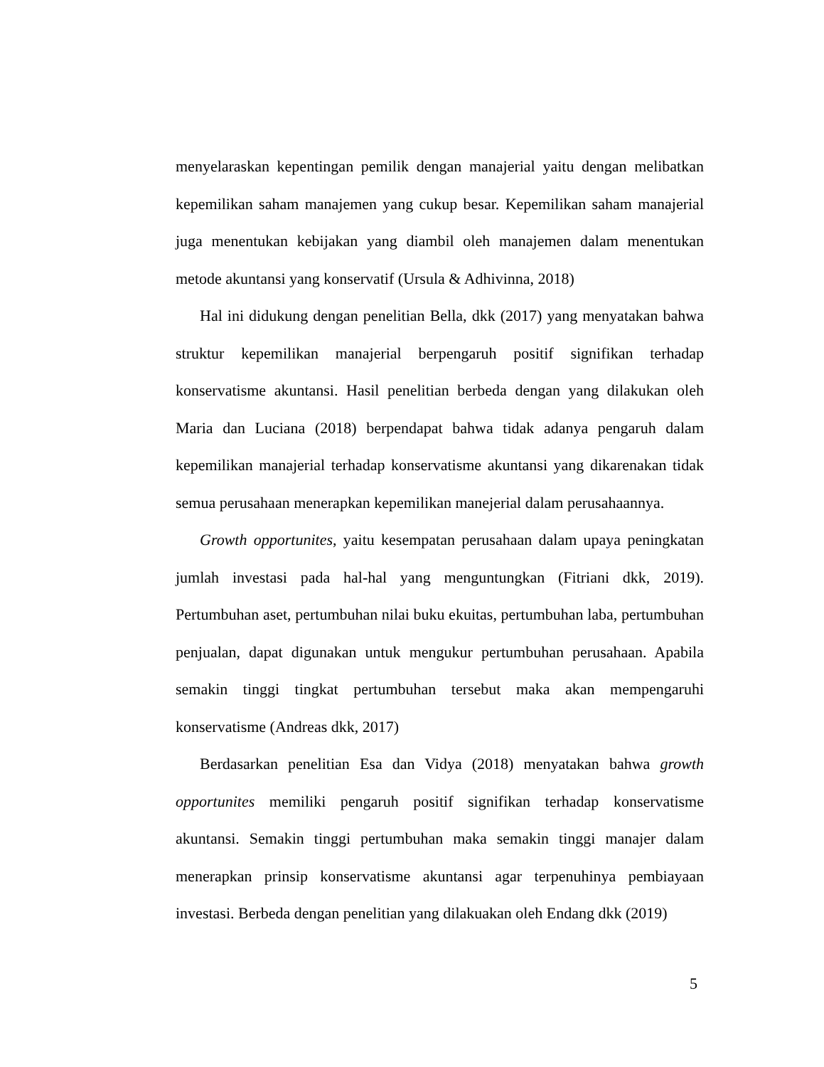menyelaraskan kepentingan pemilik dengan manajerial yaitu dengan melibatkan kepemilikan saham manajemen yang cukup besar. Kepemilikan saham manajerial juga menentukan kebijakan yang diambil oleh manajemen dalam menentukan metode akuntansi yang konservatif (Ursula & Adhivinna, 2018)
Hal ini didukung dengan penelitian Bella, dkk (2017) yang menyatakan bahwa struktur kepemilikan manajerial berpengaruh positif signifikan terhadap konservatisme akuntansi. Hasil penelitian berbeda dengan yang dilakukan oleh Maria dan Luciana (2018) berpendapat bahwa tidak adanya pengaruh dalam kepemilikan manajerial terhadap konservatisme akuntansi yang dikarenakan tidak semua perusahaan menerapkan kepemilikan manejerial dalam perusahaannya.
Growth opportunites, yaitu kesempatan perusahaan dalam upaya peningkatan jumlah investasi pada hal-hal yang menguntungkan (Fitriani dkk, 2019). Pertumbuhan aset, pertumbuhan nilai buku ekuitas, pertumbuhan laba, pertumbuhan penjualan, dapat digunakan untuk mengukur pertumbuhan perusahaan. Apabila semakin tinggi tingkat pertumbuhan tersebut maka akan mempengaruhi konservatisme (Andreas dkk, 2017)
Berdasarkan penelitian Esa dan Vidya (2018) menyatakan bahwa growth opportunites memiliki pengaruh positif signifikan terhadap konservatisme akuntansi. Semakin tinggi pertumbuhan maka semakin tinggi manajer dalam menerapkan prinsip konservatisme akuntansi agar terpenuhinya pembiayaan investasi. Berbeda dengan penelitian yang dilakuakan oleh Endang dkk (2019)
5